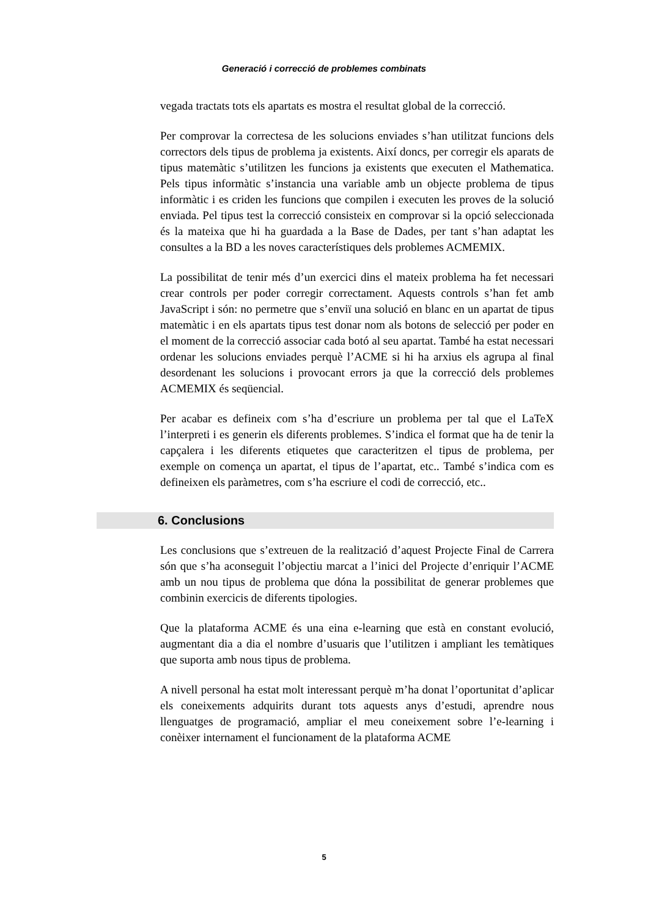Generació i correcció de problemes combinats
vegada tractats tots els apartats es mostra el resultat global de la correcció.
Per comprovar la correctesa de les solucions enviades s’han utilitzat funcions dels correctors dels tipus de problema ja existents. Així doncs, per corregir els aparats de tipus matemàtic s’utilitzen les funcions ja existents que executen el Mathematica. Pels tipus informàtic s’instancia una variable amb un objecte problema de tipus informàtic i es criden les funcions que compilen i executen les proves de la solució enviada. Pel tipus test la correcció consisteix en comprovar si la opció seleccionada és la mateixa que hi ha guardada a la Base de Dades, per tant s’han adaptat les consultes a la BD a les noves característiques dels problemes ACMEMIX.
La possibilitat de tenir més d’un exercici dins el mateix problema ha fet necessari crear controls per poder corregir correctament. Aquests controls s’han fet amb JavaScript i són: no permetre que s’enviï una solució en blanc en un apartat de tipus matemàtic i en els apartats tipus test donar nom als botons de selecció per poder en el moment de la correcció associar cada botó al seu apartat. També ha estat necessari ordenar les solucions enviades perquè l’ACME si hi ha arxius els agrupa al final desordenant les solucions i provocant errors ja que la correcció dels problemes ACMEMIX és seqüencial.
Per acabar es defineix com s’ha d’escriure un problema per tal que el LaTeX l’interpreti i es generin els diferents problemes. S’indica el format que ha de tenir la capçalera i les diferents etiquetes que caracteritzen el tipus de problema, per exemple on comença un apartat, el tipus de l’apartat, etc.. També s’indica com es defineixen els paràmetres, com s’ha escriure el codi de correcció, etc..
6. Conclusions
Les conclusions que s’extreuen de la realització d’aquest Projecte Final de Carrera són que s’ha aconseguit l’objectiu marcat a l’inici del Projecte d’enriquir l’ACME amb un nou tipus de problema que dóna la possibilitat de generar problemes que combinin exercicis de diferents tipologies.
Que la plataforma ACME és una eina e-learning que està en constant evolució, augmentant dia a dia el nombre d’usuaris que l’utilitzen i ampliant les temàtiques que suporta amb nous tipus de problema.
A nivell personal ha estat molt interessant perquè m’ha donat l’oportunitat d’aplicar els coneixements adquirits durant tots aquests anys d’estudi, aprendre nous llenguatges de programació, ampliar el meu coneixement sobre l’e-learning i conèixer internament el funcionament de la plataforma ACME
5